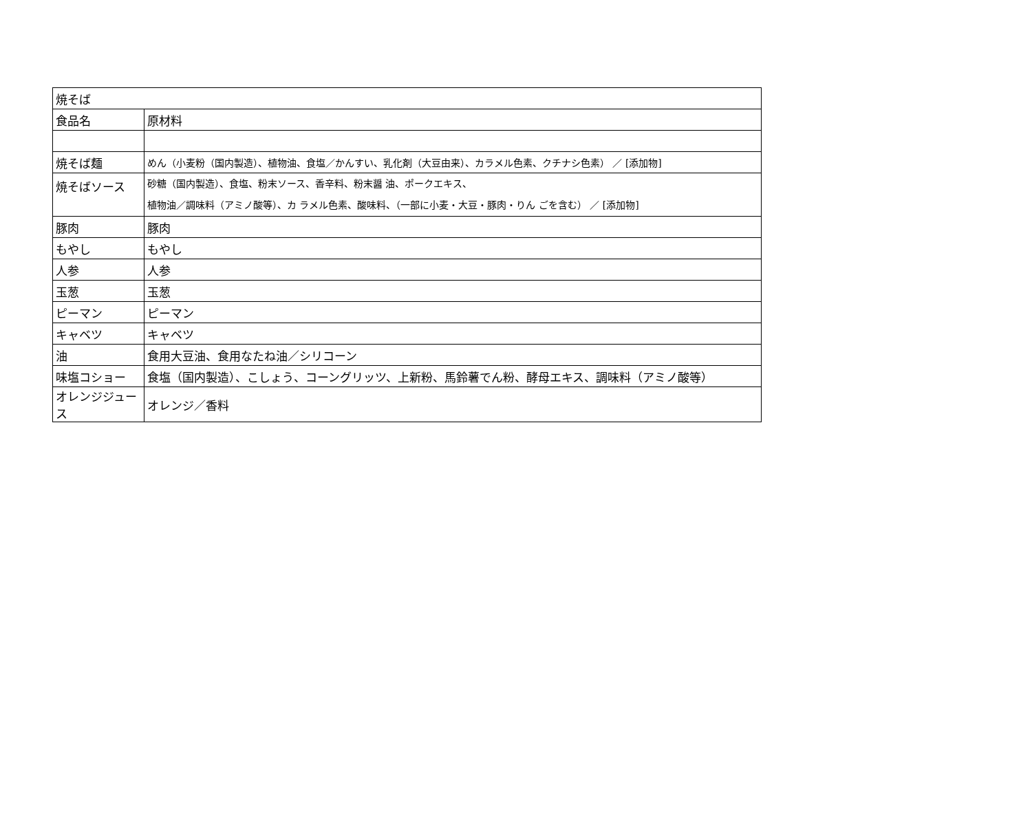| 焼そば | |
| 食品名 | 原材料 |
| 焼そば麺 | めん（小麦粉（国内製造）、植物油、食塩／かんすい、乳化剤（大豆由来）、カラメル色素、クチナシ色素） ／ [添加物] |
| 焼そばソース | 砂糖（国内製造）、食塩、粉末ソース、香辛料、粉末醤 油、ポークエキス、 植物油／調味料（アミノ酸等）、カ ラメル色素、酸味料、（一部に小麦・大豆・豚肉・りん ごを含む） ／ [添加物] |
| 豚肉 | 豚肉 |
| もやし | もやし |
| 人参 | 人参 |
| 玉葱 | 玉葱 |
| ピーマン | ピーマン |
| キャベツ | キャベツ |
| 油 | 食用大豆油、食用なたね油／シリコーン |
| 味塩コショー | 食塩（国内製造）、こしょう、コーングリッツ、上新粉、馬鈴薯でん粉、酵母エキス、調味料（アミノ酸等） |
| オレンジジュース | オレンジ／香料 |